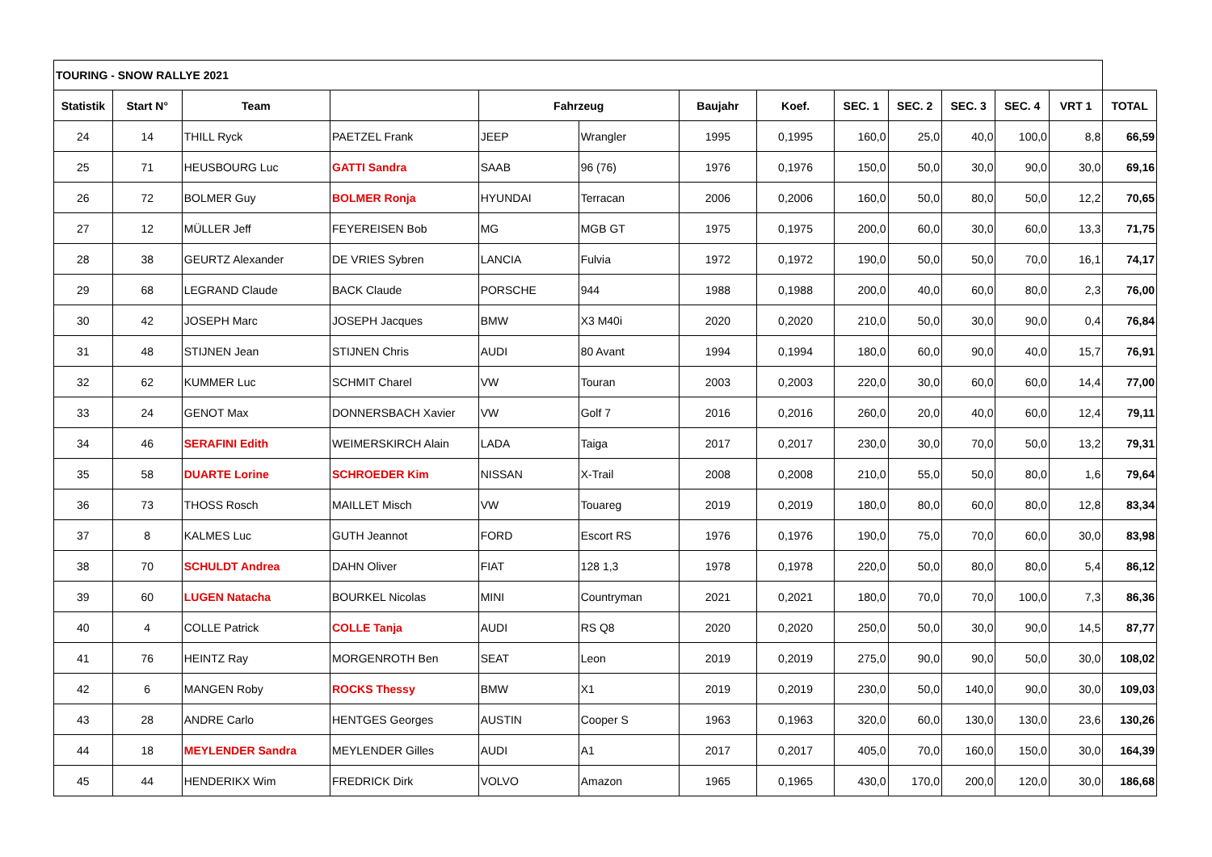| TOURING - SNOW RALLYE 2021 | | | | | | | | | | | | | |
| Statistik | Start N° | Team | | Fahrzeug | | Baujahr | Koef. | SEC. 1 | SEC. 2 | SEC. 3 | SEC. 4 | VRT 1 | TOTAL |
| 24 | 14 | THILL Ryck | PAETZEL Frank | JEEP | Wrangler | 1995 | 0,1995 | 160,0 | 25,0 | 40,0 | 100,0 | 8,8 | 66,59 |
| 25 | 71 | HEUSBOURG Luc | GATTI Sandra | SAAB | 96 (76) | 1976 | 0,1976 | 150,0 | 50,0 | 30,0 | 90,0 | 30,0 | 69,16 |
| 26 | 72 | BOLMER Guy | BOLMER Ronja | HYUNDAI | Terracan | 2006 | 0,2006 | 160,0 | 50,0 | 80,0 | 50,0 | 12,2 | 70,65 |
| 27 | 12 | MÜLLER Jeff | FEYEREISEN Bob | MG | MGB GT | 1975 | 0,1975 | 200,0 | 60,0 | 30,0 | 60,0 | 13,3 | 71,75 |
| 28 | 38 | GEURTZ Alexander | DE VRIES Sybren | LANCIA | Fulvia | 1972 | 0,1972 | 190,0 | 50,0 | 50,0 | 70,0 | 16,1 | 74,17 |
| 29 | 68 | LEGRAND Claude | BACK Claude | PORSCHE | 944 | 1988 | 0,1988 | 200,0 | 40,0 | 60,0 | 80,0 | 2,3 | 76,00 |
| 30 | 42 | JOSEPH Marc | JOSEPH Jacques | BMW | X3 M40i | 2020 | 0,2020 | 210,0 | 50,0 | 30,0 | 90,0 | 0,4 | 76,84 |
| 31 | 48 | STIJNEN Jean | STIJNEN Chris | AUDI | 80 Avant | 1994 | 0,1994 | 180,0 | 60,0 | 90,0 | 40,0 | 15,7 | 76,91 |
| 32 | 62 | KUMMER Luc | SCHMIT Charel | VW | Touran | 2003 | 0,2003 | 220,0 | 30,0 | 60,0 | 60,0 | 14,4 | 77,00 |
| 33 | 24 | GENOT Max | DONNERSBACH Xavier | VW | Golf 7 | 2016 | 0,2016 | 260,0 | 20,0 | 40,0 | 60,0 | 12,4 | 79,11 |
| 34 | 46 | SERAFINI Edith | WEIMERSKIRCH Alain | LADA | Taiga | 2017 | 0,2017 | 230,0 | 30,0 | 70,0 | 50,0 | 13,2 | 79,31 |
| 35 | 58 | DUARTE Lorine | SCHROEDER Kim | NISSAN | X-Trail | 2008 | 0,2008 | 210,0 | 55,0 | 50,0 | 80,0 | 1,6 | 79,64 |
| 36 | 73 | THOSS Rosch | MAILLET Misch | VW | Touareg | 2019 | 0,2019 | 180,0 | 80,0 | 60,0 | 80,0 | 12,8 | 83,34 |
| 37 | 8 | KALMES Luc | GUTH Jeannot | FORD | Escort RS | 1976 | 0,1976 | 190,0 | 75,0 | 70,0 | 60,0 | 30,0 | 83,98 |
| 38 | 70 | SCHULDT Andrea | DAHN Oliver | FIAT | 128 1,3 | 1978 | 0,1978 | 220,0 | 50,0 | 80,0 | 80,0 | 5,4 | 86,12 |
| 39 | 60 | LUGEN Natacha | BOURKEL Nicolas | MINI | Countryman | 2021 | 0,2021 | 180,0 | 70,0 | 70,0 | 100,0 | 7,3 | 86,36 |
| 40 | 4 | COLLE Patrick | COLLE Tanja | AUDI | RS Q8 | 2020 | 0,2020 | 250,0 | 50,0 | 30,0 | 90,0 | 14,5 | 87,77 |
| 41 | 76 | HEINTZ Ray | MORGENROTH Ben | SEAT | Leon | 2019 | 0,2019 | 275,0 | 90,0 | 90,0 | 50,0 | 30,0 | 108,02 |
| 42 | 6 | MANGEN Roby | ROCKS Thessy | BMW | X1 | 2019 | 0,2019 | 230,0 | 50,0 | 140,0 | 90,0 | 30,0 | 109,03 |
| 43 | 28 | ANDRE Carlo | HENTGES Georges | AUSTIN | Cooper S | 1963 | 0,1963 | 320,0 | 60,0 | 130,0 | 130,0 | 23,6 | 130,26 |
| 44 | 18 | MEYLENDER Sandra | MEYLENDER Gilles | AUDI | A1 | 2017 | 0,2017 | 405,0 | 70,0 | 160,0 | 150,0 | 30,0 | 164,39 |
| 45 | 44 | HENDERIKX Wim | FREDRICK Dirk | VOLVO | Amazon | 1965 | 0,1965 | 430,0 | 170,0 | 200,0 | 120,0 | 30,0 | 186,68 |